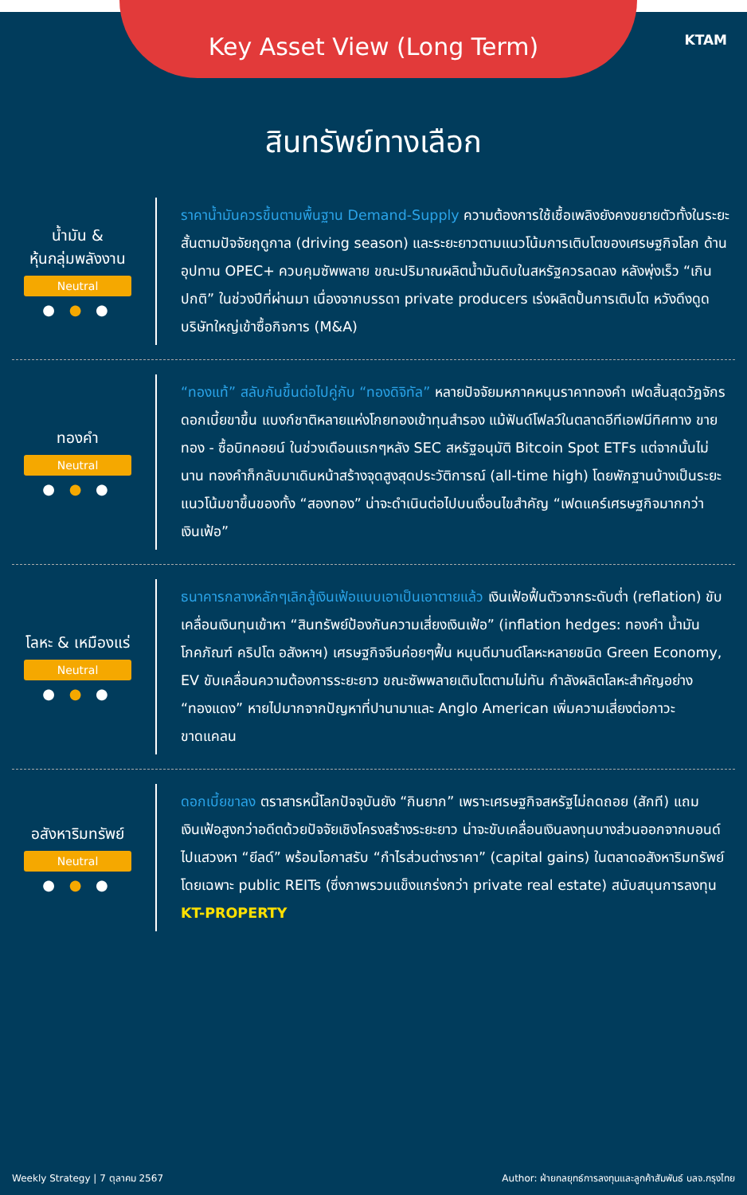Key Asset View (Long Term)
KTAM
สินทรัพย์ทางเลือก
น้ำมัน &
หุ้นกลุ่มพลังงาน
Neutral
● ● ●
ราคาน้ำมันควรขึ้นตามพื้นฐาน Demand-Supply ความต้องการใช้เชื้อเพลิงยังคงขยายตัวทั้งในระยะสั้นตามปัจจัยฤดูกาล (driving season) และระยะยาวตามแนวโน้มการเติบโตของเศรษฐกิจโลก ด้านอุปทาน OPEC+ ควบคุมซัพพลาย ขณะปริมาณผลิตน้ำมันดิบในสหรัฐควรลดลง หลังพุ่งเร็ว “เกินปกติ” ในช่วงปีที่ผ่านมา เนื่องจากบรรดา private producers เร่งผลิตปั้นการเติบโต หวังดึงดูดบริษัทใหญ่เข้าซื้อกิจการ (M&A)
ทองคำ
Neutral
● ● ●
“ทองแท้” สลับกันขึ้นต่อไปคู่กับ “ทองดิจิทัล” หลายปัจจัยมหภาคหนุนราคาทองคำ เฟดสิ้นสุดวัฏจักรดอกเบี้ยขาขึ้น แบงก์ชาติหลายแห่งโกยทองเข้าทุนสำรอง แม้ฟันด์โฟลว์ในตลาดอีทีเอฟมีทิศทาง ขายทอง - ซื้อบิทคอยน์ ในช่วงเดือนแรกๆหลัง SEC สหรัฐอนุมัติ Bitcoin Spot ETFs แต่จากนั้นไม่นาน ทองคำก็กลับมาเดินหน้าสร้างจุดสูงสุดประวัติการณ์ (all-time high) โดยพักฐานบ้างเป็นระยะ แนวโน้มขาขึ้นของทั้ง “สองทอง” น่าจะดำเนินต่อไปบนเงื่อนไขสำคัญ “เฟดแคร์เศรษฐกิจมากกว่าเงินเฟ้อ”
โลหะ & เหมืองแร่
Neutral
● ● ●
ธนาคารกลางหลักๆเลิกสู้เงินเฟ้อแบบเอาเป็นเอาตายแล้ว เงินเฟ้อฟื้นตัวจากระดับต่ำ (reflation) ขับเคลื่อนเงินทุนเข้าหา “สินทรัพย์ป้องกันความเสี่ยงเงินเฟ้อ” (inflation hedges: ทองคำ น้ำมัน โภคภัณฑ์ คริปโต อสังหาฯ) เศรษฐกิจจีนค่อยๆฟื้น หนุนดีมานด์โลหะหลายชนิด Green Economy, EV ขับเคลื่อนความต้องการระยะยาว ขณะซัพพลายเติบโตตามไม่ทัน กำลังผลิตโลหะสำคัญอย่าง “ทองแดง” หายไปมากจากปัญหาที่ปานามาและ Anglo American เพิ่มความเสี่ยงต่อภาวะขาดแคลน
อสังหาริมทรัพย์
Neutral
● ● ●
ดอกเบี้ยขาลง ตราสารหนี้โลกปัจจุบันยัง “กินยาก” เพราะเศรษฐกิจสหรัฐไม่ถดถอย (สักที) แถมเงินเฟ้อสูงกว่าอดีตด้วยปัจจัยเชิงโครงสร้างระยะยาว น่าจะขับเคลื่อนเงินลงทุนบางส่วนออกจากบอนด์ไปแสวงหา “ยีลด์” พร้อมโอกาสรับ “กำไรส่วนต่างราคา” (capital gains) ในตลาดอสังหาริมทรัพย์ โดยเฉพาะ public REITs (ซึ่งภาพรวมแข็งแกร่งกว่า private real estate) สนับสนุนการลงทุน KT-PROPERTY
Weekly Strategy | 7 ตุลาคม 2567 Author: ฝ่ายกลยุทธ์การลงทุนและลูกค้าสัมพันธ์ บลจ.กรุงไทย